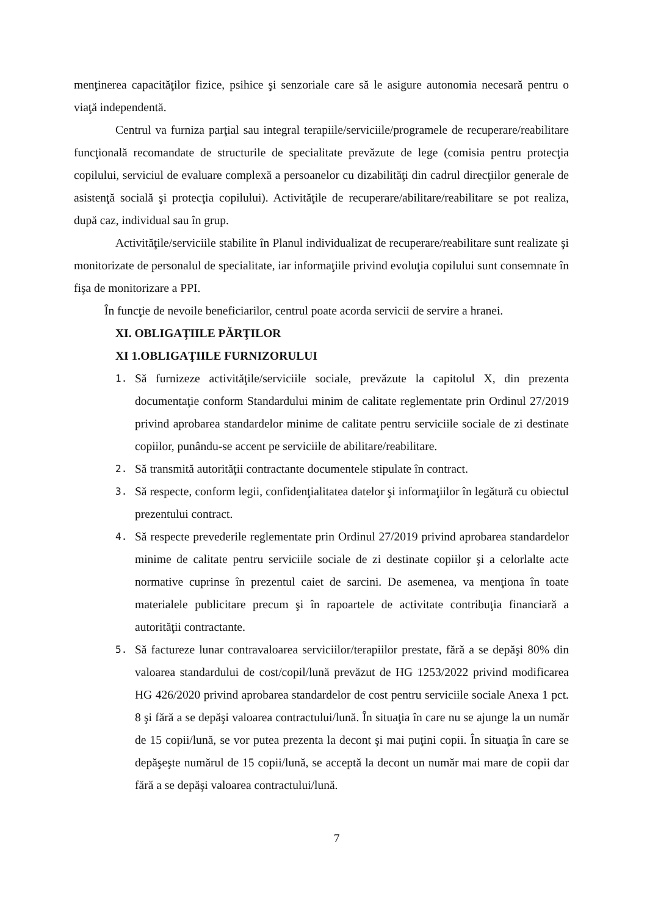menţinerea capacităţilor fizice, psihice şi senzoriale care să le asigure autonomia necesară pentru o viaţă independentă.
Centrul va furniza parţial sau integral terapiile/serviciile/programele de recuperare/reabilitare funcţională recomandate de structurile de specialitate prevăzute de lege (comisia pentru protecţia copilului, serviciul de evaluare complexă a persoanelor cu dizabilităţi din cadrul direcţiilor generale de asistenţă socială şi protecţia copilului). Activităţile de recuperare/abilitare/reabilitare se pot realiza, după caz, individual sau în grup.
Activităţile/serviciile stabilite în Planul individualizat de recuperare/reabilitare sunt realizate şi monitorizate de personalul de specialitate, iar informaţiile privind evoluţia copilului sunt consemnate în fişa de monitorizare a PPI.
În funcţie de nevoile beneficiarilor, centrul poate acorda servicii de servire a hranei.
XI. OBLIGAŢIILE PĂRŢILOR
XI 1.OBLIGAŢIILE FURNIZORULUI
1.
Să furnizeze activităţile/serviciile sociale, prevăzute la capitolul X, din prezenta documentaţie conform Standardului minim de calitate reglementate prin Ordinul 27/2019 privind aprobarea standardelor minime de calitate pentru serviciile sociale de zi destinate copiilor, punându-se accent pe serviciile de abilitare/reabilitare.
2.
Să transmită autorităţii contractante documentele stipulate în contract.
3.
Să respecte, conform legii, confidenţialitatea datelor şi informaţiilor în legătură cu obiectul prezentului contract.
4.
Să respecte prevederile reglementate prin Ordinul 27/2019 privind aprobarea standardelor minime de calitate pentru serviciile sociale de zi destinate copiilor şi a celorlalte acte normative cuprinse în prezentul caiet de sarcini. De asemenea, va menţiona în toate materialele publicitare precum şi în rapoartele de activitate contribuţia financiară a autorităţii contractante.
5.
Să factureze lunar contravaloarea serviciilor/terapiilor prestate, fără a se depăşi 80% din valoarea standardului de cost/copil/lună prevăzut de HG 1253/2022 privind modificarea HG 426/2020 privind aprobarea standardelor de cost pentru serviciile sociale Anexa 1 pct. 8 şi fără a se depăşi valoarea contractului/lună. În situaţia în care nu se ajunge la un număr de 15 copii/lună, se vor putea prezenta la decont şi mai puţini copii. În situaţia în care se depăşeşte numărul de 15 copii/lună, se acceptă la decont un număr mai mare de copii dar fără a se depăşi valoarea contractului/lună.
7